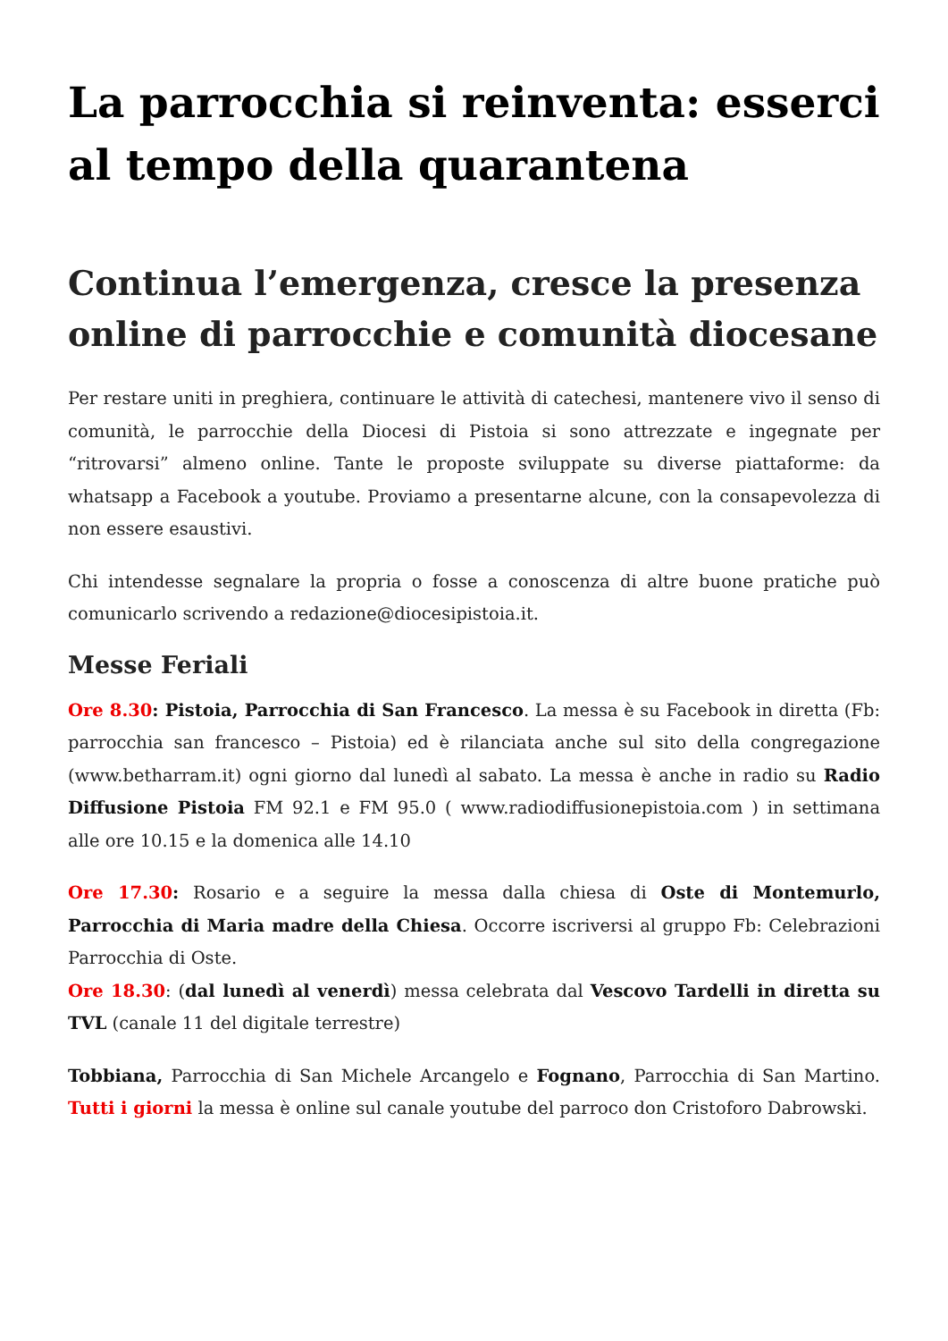La parrocchia si reinventa: esserci al tempo della quarantena
Continua l’emergenza, cresce la presenza online di parrocchie e comunità diocesane
Per restare uniti in preghiera, continuare le attività di catechesi, mantenere vivo il senso di comunità, le parrocchie della Diocesi di Pistoia si sono attrezzate e ingegnate per “ritrovarsi” almeno online. Tante le proposte sviluppate su diverse piattaforme: da whatsapp a Facebook a youtube. Proviamo a presentarne alcune, con la consapevolezza di non essere esaustivi.
Chi intendesse segnalare la propria o fosse a conoscenza di altre buone pratiche può comunicarlo scrivendo a redazione@diocesipistoia.it.
Messe Feriali
Ore 8.30: Pistoia, Parrocchia di San Francesco. La messa è su Facebook in diretta (Fb: parrocchia san francesco – Pistoia) ed è rilanciata anche sul sito della congregazione (www.betharram.it) ogni giorno dal lunedì al sabato. La messa è anche in radio su Radio Diffusione Pistoia FM 92.1 e FM 95.0 ( www.radiodiffusionepistoia.com ) in settimana alle ore 10.15 e la domenica alle 14.10
Ore 17.30: Rosario e a seguire la messa dalla chiesa di Oste di Montemurlo, Parrocchia di Maria madre della Chiesa. Occorre iscriversi al gruppo Fb: Celebrazioni Parrocchia di Oste.
Ore 18.30: (dal lunedì al venerdì) messa celebrata dal Vescovo Tardelli in diretta su TVL (canale 11 del digitale terrestre)
Tobbiana, Parrocchia di San Michele Arcangelo e Fognano, Parrocchia di San Martino. Tutti i giorni la messa è online sul canale youtube del parroco don Cristoforo Dabrowski.